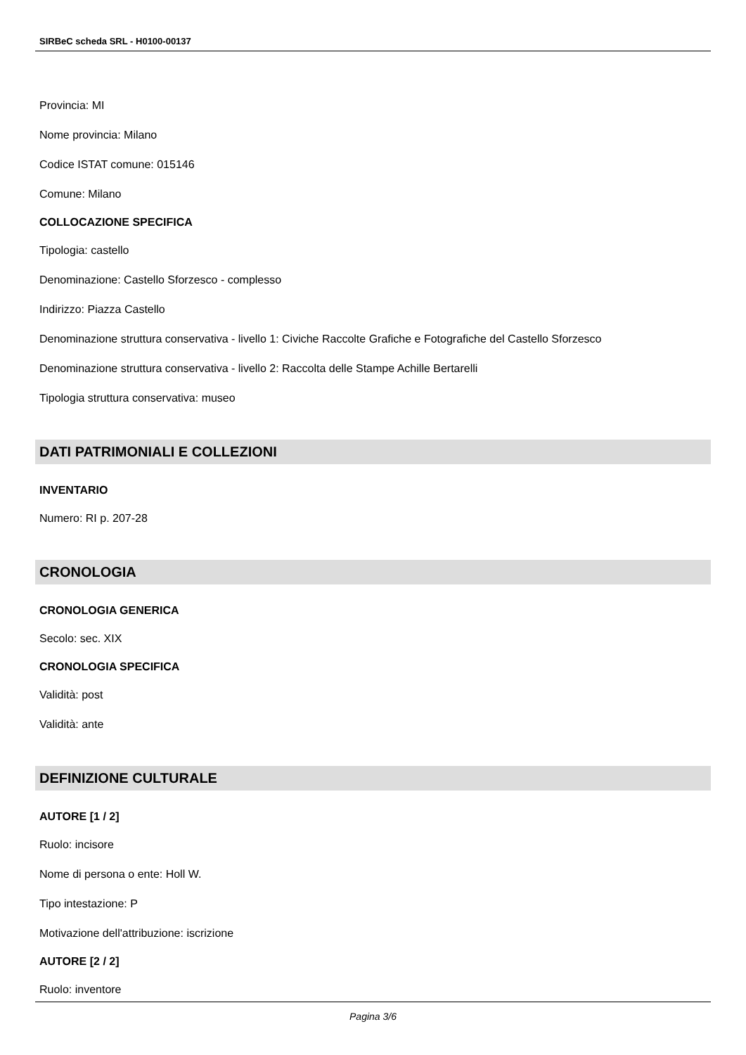SIRBeC scheda SRL - H0100-00137
Provincia: MI
Nome provincia: Milano
Codice ISTAT comune: 015146
Comune: Milano
COLLOCAZIONE SPECIFICA
Tipologia: castello
Denominazione: Castello Sforzesco - complesso
Indirizzo: Piazza Castello
Denominazione struttura conservativa - livello 1: Civiche Raccolte Grafiche e Fotografiche del Castello Sforzesco
Denominazione struttura conservativa - livello 2: Raccolta delle Stampe Achille Bertarelli
Tipologia struttura conservativa: museo
DATI PATRIMONIALI E COLLEZIONI
INVENTARIO
Numero: RI p. 207-28
CRONOLOGIA
CRONOLOGIA GENERICA
Secolo: sec. XIX
CRONOLOGIA SPECIFICA
Validità: post
Validità: ante
DEFINIZIONE CULTURALE
AUTORE [1 / 2]
Ruolo: incisore
Nome di persona o ente: Holl W.
Tipo intestazione: P
Motivazione dell'attribuzione: iscrizione
AUTORE [2 / 2]
Ruolo: inventore
Pagina 3/6